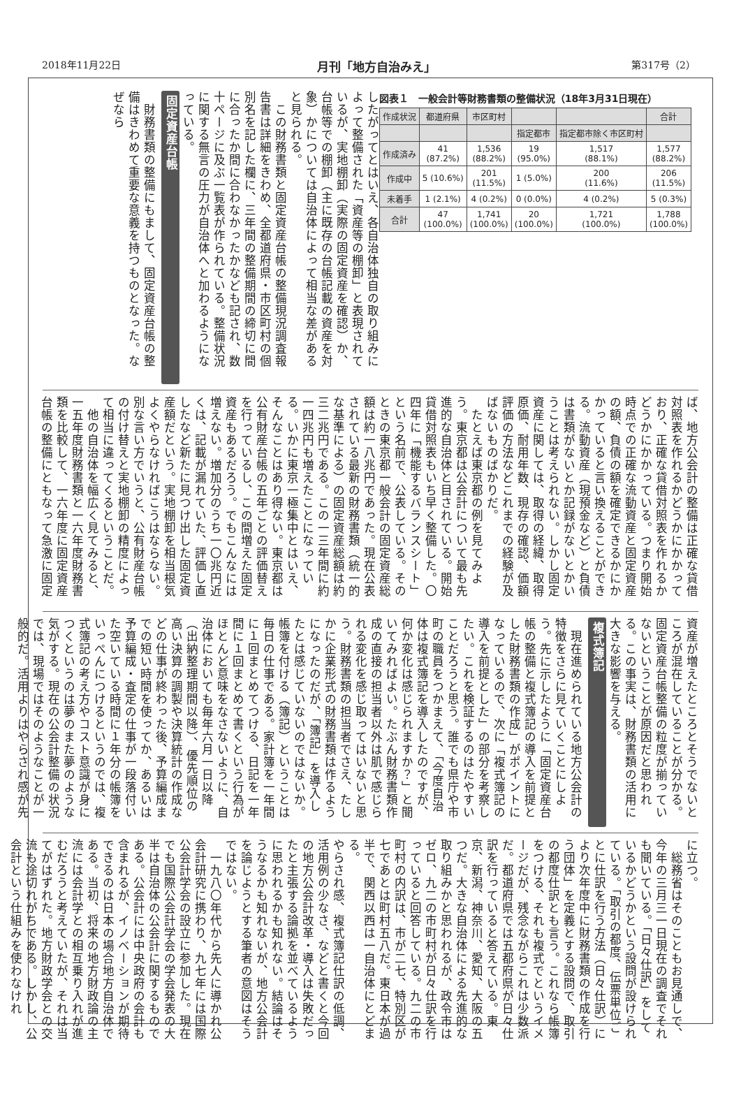2018年11月22日 月刊「地方自治みえ」 第317号（2）
図表１　一般会計等財務書類の整備状況（18年3月31日現在）
| 作成状況 | 都道府県 | 市区町村 | | | 合計 |
| --- | --- | --- | --- | --- | --- |
| | | | 指定都市 | 指定都市除く市区町村 | |
| 作成済み | 41 (87.2%) | 1,536 (88.2%) | 19 (95.0%) | 1,517 (88.1%) | 1,577 (88.2%) |
| 作成中 | 5 (10.6%) | 201 (11.5%) | 1 (5.0%) | 200 (11.6%) | 206 (11.5%) |
| 未着手 | 1 (2.1%) | 4 (0.2%) | 0 (0.0%) | 4 (0.2%) | 5 (0.3%) |
| 合計 | 47 (100.0%) | 1,741 (100.0%) | 20 (100.0%) | 1,721 (100.0%) | 1,788 (100.0%) |
したがってとはいえ、各自治体独自の取り組みによって整備された「資産等の棚卸」と表現されているが、実地棚卸（実際の固定資産を確認）か、台帳等での棚卸（主に既存の台帳記載の資産を対象）かについては自治体によって相当な差があると見られる。
　この財務書類と固定資産台帳の整備現況調査報告書は詳細をきわめ、全都道府県・市区町村の個別名を記した欄に、三年間の整備期間の締切に間に合ったか間に合わなかったかなども記され、数十ページに及ぶ一覧表が作られている。整備状況に関する無言の圧力が自治体へと加わるようになっている。
固定資産台帳
　財務書類の整備にもまして、固定資産台帳の整備はきわめて重要な意義を持つものとなった。なぜなら
ば、地方公会計の整備は正確な貸借対照表を作れるかどうかにかかっており、正確な貸借対照表を作れるかどうかにかかっている。つまり開始時点での正確な流動資産と固定資産の額、負債の額を確定できるかにかかっていると言い換えることができる。流動資産（現預金など）と負債は書類がないとか記録がないとかいうことは考えられない。しかし固定資産に関しては、取得の経緯、取得原価、耐用年数、現存の確認、価額評価の方法などこれまでの経験が及ばないものばかりだ。
　たとえば東京都の例を見てみよう。東京都は公会計について最も先進的な自治体と目されている。開始貸借対照表もいち早く整備した。〇四年に「機能するバランスシート」という名前で、公表している。そのときの東京都一般会計の固定資産総額は約一八兆円であった。現在公表されている最新の財務書類（統一的な基準による）の固定資産総額は約三二兆円である。この一三年間に約一四兆円も増えたことになっている。いかに東京一極集中とはいえ、そんなことはあり得ない。東京都は公有財産台帳の五年ごとの評価替えを行っているし、この間増えた固定資産もあるだろう。でもこんなには増えない。増加分のうち一〇兆円近くは、記載が漏れていた、評価し直したなど新たに見つけ出した固定資産額だという。実地棚卸を相当根気よくやらなければこうはならない。別な言い方でいうと、公有財産台帳の付け替えと実地棚卸の精度によって相当に違ってくるということだ。
　他の自治体を幅広く見てみると、一五年度財務書類と一六年度財務書類を比較して、一六年度に固定資産台帳の整備にともなって急激に固定
資産が増えたところとそうでないところが混在していることが分かる。固定資産台帳整備の粒度が揃っていないということが原因だと思われる。この事実は、財務書類の活用に大きな影響を与える。
複式簿記
　現在進められている地方公会計の特徴をさらに見ていくことにしよう。先に示したように「固定資産台帳の整備と複式簿記の導入を前提とした財務書類の作成」がポイントになっているので、次に「複式簿記の導入を前提とした」の部分を考察したい。これを検証するのはたやすいことだろうと思う。誰でも県庁や市町の職員をつかまえて、「今度自治体は複式簿記を導入したのですが、何か変化は感じられますか？」と聞いてみればよい。たぶん財務書類作成の直接の担当者以外は肌で感じられる変化を感じ取ってはいないと思う。財務書類の担当者でさえ、たしかに企業形式の財務書類は作るようになったのだが、「簿記」を導入したとは感じていないのではないか。帳簿を付ける（簿記）ということは毎日の仕事である。家計簿を一年間に１回まとめてつける、日記を一年間に１回まとめて書くという行為がほとんど意味をなさないように、自治体においても毎年六月一日以降（出納整理期間以降）、優先順位の高い決算の調製や決算統計の作成などの仕事が終わった後、予算編成までの短い時間を使ってか、あるいは予算編成・査定の仕事が一段落付いた空いている時間に１年分の帳簿をいっぺんにつけるというのでは、複式簿記の考え方やコスト意識が身につくというのは夢のまた夢のような気がする。現在の公会計整備の状況では、現場ではそのようなことが一般的だ。活用よりはやらされ感が先
に立つ。
　総務省はそのこともお見通しで、今年の三月三一日現在の調査でそれも聞いている。「日々仕訳」をしているかどうかという設問が設けられている。「取引の都度、伝票単位ごとに仕訳を行う方法（日々仕訳）により次年度中に財務書類の作成を行う団体」を定義とする設問で、取引の都度仕訳とも言う。これなら帳簿をつける、それも複式でというイメージだが、残念ながらこれは少数派だ。都道府県では五都府県が日々仕訳を行っていると答えている。東京、新潟、神奈川、愛知、大阪の五つだ。大きな自治体による先進的な取り組みかと思われるが、政令市はゼロ、九二の市町村が日々仕訳を行っていると回答している。九二の市町村の内訳は、市が二七、特別区が七であとは町村五八だ。東日本が過半で、関西以西は一自治体にとどまる。
やらされ感、複式簿記仕訳の低調、活用例の少なさ、などと書くと今回の地方公会計改革・導入は失敗だったと主張する論拠を並べているように思われるかも知れない。結論はそうなるかも知れないが、地方公会計を論じようとする筆者の意図はそうではない。
　一九八〇年代から先人に導かれ公会計研究に携わり、九七年には国際公会計学会の設立に参加した。現在でも国際公会計学会の学会発表の大半は自治体の公会計に関するものである。公会計には中央政府の会計も含まれるが、イノベーションが期待できるのは日本の場合地方自治体である。当初、将来の地方財政論の主流には会計学との相互乗り入れが進むだろうと考えていたが、それは当てがはずれた。地方財政学会との交流も途切れがちである。しかし、公会計という仕組みを使わなけれ